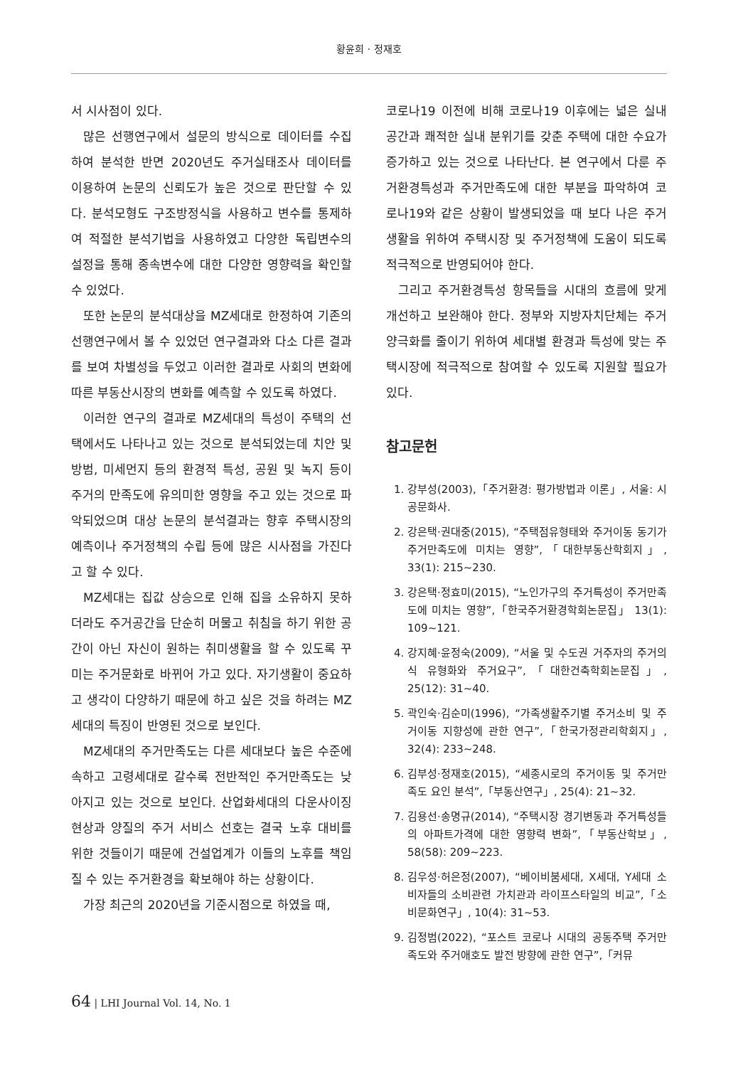황윤희 · 정재호
서 시사점이 있다.
많은 선행연구에서 설문의 방식으로 데이터를 수집하여 분석한 반면 2020년도 주거실태조사 데이터를 이용하여 논문의 신뢰도가 높은 것으로 판단할 수 있다. 분석모형도 구조방정식을 사용하고 변수를 통제하여 적절한 분석기법을 사용하였고 다양한 독립변수의 설정을 통해 종속변수에 대한 다양한 영향력을 확인할 수 있었다.
또한 논문의 분석대상을 MZ세대로 한정하여 기존의 선행연구에서 볼 수 있었던 연구결과와 다소 다른 결과를 보여 차별성을 두었고 이러한 결과로 사회의 변화에 따른 부동산시장의 변화를 예측할 수 있도록 하였다.
이러한 연구의 결과로 MZ세대의 특성이 주택의 선택에서도 나타나고 있는 것으로 분석되었는데 치안 및 방범, 미세먼지 등의 환경적 특성, 공원 및 녹지 등이 주거의 만족도에 유의미한 영향을 주고 있는 것으로 파악되었으며 대상 논문의 분석결과는 향후 주택시장의 예측이나 주거정책의 수립 등에 많은 시사점을 가진다고 할 수 있다.
MZ세대는 집값 상승으로 인해 집을 소유하지 못하더라도 주거공간을 단순히 머물고 취침을 하기 위한 공간이 아닌 자신이 원하는 취미생활을 할 수 있도록 꾸미는 주거문화로 바뀌어 가고 있다. 자기생활이 중요하고 생각이 다양하기 때문에 하고 싶은 것을 하려는 MZ세대의 특징이 반영된 것으로 보인다.
MZ세대의 주거만족도는 다른 세대보다 높은 수준에 속하고 고령세대로 갈수록 전반적인 주거만족도는 낮아지고 있는 것으로 보인다. 산업화세대의 다운사이징 현상과 양질의 주거 서비스 선호는 결국 노후 대비를 위한 것들이기 때문에 건설업계가 이들의 노후를 책임질 수 있는 주거환경을 확보해야 하는 상황이다.
가장 최근의 2020년을 기준시점으로 하였을 때,
코로나19 이전에 비해 코로나19 이후에는 넓은 실내 공간과 쾌적한 실내 분위기를 갖춘 주택에 대한 수요가 증가하고 있는 것으로 나타난다. 본 연구에서 다룬 주거환경특성과 주거만족도에 대한 부분을 파악하여 코로나19와 같은 상황이 발생되었을 때 보다 나은 주거생활을 위하여 주택시장 및 주거정책에 도움이 되도록 적극적으로 반영되어야 한다.
그리고 주거환경특성 항목들을 시대의 흐름에 맞게 개선하고 보완해야 한다. 정부와 지방자치단체는 주거양극화를 줄이기 위하여 세대별 환경과 특성에 맞는 주택시장에 적극적으로 참여할 수 있도록 지원할 필요가 있다.
참고문헌
1. 강부성(2003),「주거환경: 평가방법과 이론」, 서울: 시공문화사.
2. 강은택·권대중(2015), “주택점유형태와 주거이동 동기가 주거만족도에 미치는 영향”,「대한부동산학회지」, 33(1): 215~230.
3. 강은택·정효미(2015), “노인가구의 주거특성이 주거만족도에 미치는 영향”,「한국주거환경학회논문집」 13(1): 109~121.
4. 강지혜·윤정숙(2009), “서울 및 수도권 거주자의 주거의식 유형화와 주거요구”,「대한건축학회논문집」, 25(12): 31~40.
5. 곽인숙·김순미(1996), “가족생활주기별 주거소비 및 주거이동 지향성에 관한 연구”,「한국가정관리학회지」, 32(4): 233~248.
6. 김부성·정재호(2015), “세종시로의 주거이동 및 주거만족도 요인 분석”,「부동산연구」, 25(4): 21~32.
7. 김용선·송명규(2014), “주택시장 경기변동과 주거특성들의 아파트가격에 대한 영향력 변화”,「부동산학보」, 58(58): 209~223.
8. 김우성·허은정(2007), “베이비붐세대, X세대, Y세대 소비자들의 소비관련 가치관과 라이프스타일의 비교”,「소비문화연구」, 10(4): 31~53.
9. 김정범(2022), “포스트 코로나 시대의 공동주택 주거만족도와 주거애호도 발전 방향에 관한 연구”,「커뮤
64 | LHI Journal Vol. 14, No. 1